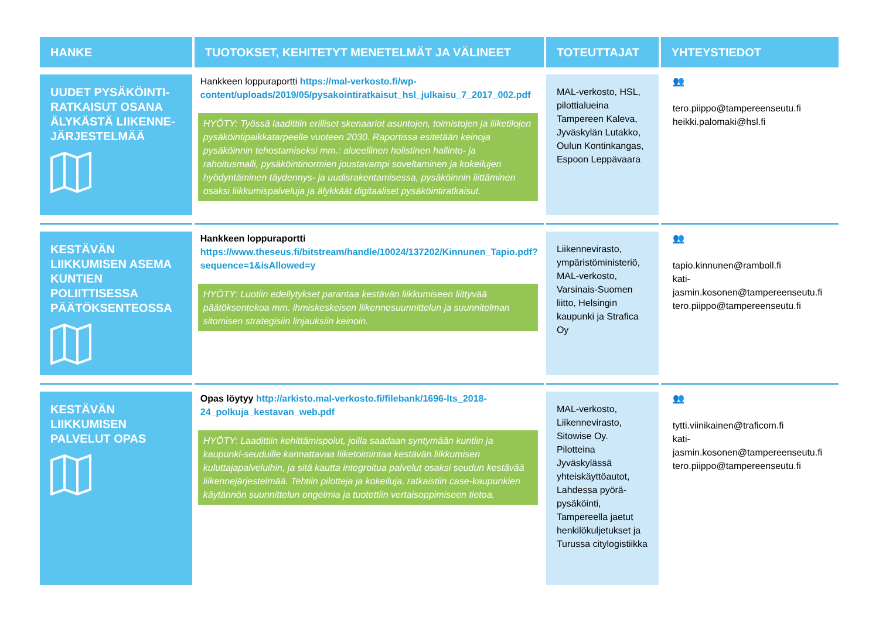| HANKE | TUOTOKSET, KEHITETYT MENETELMÄT JA VÄLINEET | TOTEUTTAJAT | YHTEYSTIEDOT |
| --- | --- | --- | --- |
| UUDET PYSÄKÖINTI-RATKAISUT OSANA ÄLYKÄSTÄ LIIKENNE-JÄRJESTELMÄÄ | Hankkeen loppuraportti https://mal-verkosto.fi/wp-content/uploads/2019/05/pysakointiratkaisut_hsl_julkaisu_7_2017_002.pdf HYÖTY: Työssä laadittiin erilliset skenaariot asuntojen, toimistojen ja liiketilojen pysäköintipaikkatarpeelle vuoteen 2030. Raportissa esitetään keinoja pysäköinnin tehostamiseksi mm.: alueellinen holistinen hallinto- ja rahoitusmalli, pysäköintinormien joustavampi soveltaminen ja kokeilujen hyödyntäminen täydennys- ja uudisrakentamisessa, pysäköinnin liittäminen osaksi liikkumispalveluja ja älykkäät digitaaliset pysäköintiratkaisut. | MAL-verkosto, HSL, pilottialueina Tampereen Kaleva, Jyväskylän Lutakko, Oulun Kontinkangas, Espoon Leppävaara | 👥 tero.piippo@tampereenseutu.fi heikki.palomaki@hsl.fi |
| KESTÄVÄN LIIKKUMISEN ASEMA KUNTIEN POLIITTISESSA PÄÄTÖKSENTEOSSA | Hankkeen loppuraportti https://www.theseus.fi/bitstream/handle/10024/137202/Kinnunen_Tapio.pdf?sequence=1&isAllowed=y HYÖTY: Luotiin edellytykset parantaa kestävän liikkumiseen liittyvää päätöksentekoa mm. ihmiskeskeisen liikennesuunnittelun ja suunnitelman sitomisen strategisiin linjauksiin keinoin. | Liikennevirasto, ympäristöministeriö, MAL-verkosto, Varsinais-Suomen liitto, Helsingin kaupunki ja Strafica Oy | 👥 tapio.kinnunen@ramboll.fi kati-jasmin.kosonen@tampereenseutu.fi tero.piippo@tampereenseutu.fi |
| KESTÄVÄN LIIKKUMISEN PALVELUT OPAS | Opas löytyy http://arkisto.mal-verkosto.fi/filebank/1696-lts_2018-24_polkuja_kestavan_web.pdf HYÖTY: Laadittiin kehittämispolut, joilla saadaan syntymään kuntiin ja kaupunki-seuduille kannattavaa liiketoimintaa kestävän liikkumisen kuluttajapalveluihin, ja sitä kautta integroitua palvelut osaksi seudun kestävää liikennejärjestelmää. Tehtiin pilotteja ja kokeiluja, ratkaistiin case-kaupunkien käytännön suunnittelun ongelmia ja tuotettiin vertaisoppimiseen tietoa. | MAL-verkosto, Liikennevirasto, Sitowise Oy. Pilotteina Jyväskylässä yhteiskäyttöautot, Lahdessa pyörä-pysäköinti, Tampereella jaetut henkilökuljetukset ja Turussa citylogistiikka | 👥 tytti.viinikainen@traficom.fi kati-jasmin.kosonen@tampereenseutu.fi tero.piippo@tampereenseutu.fi |